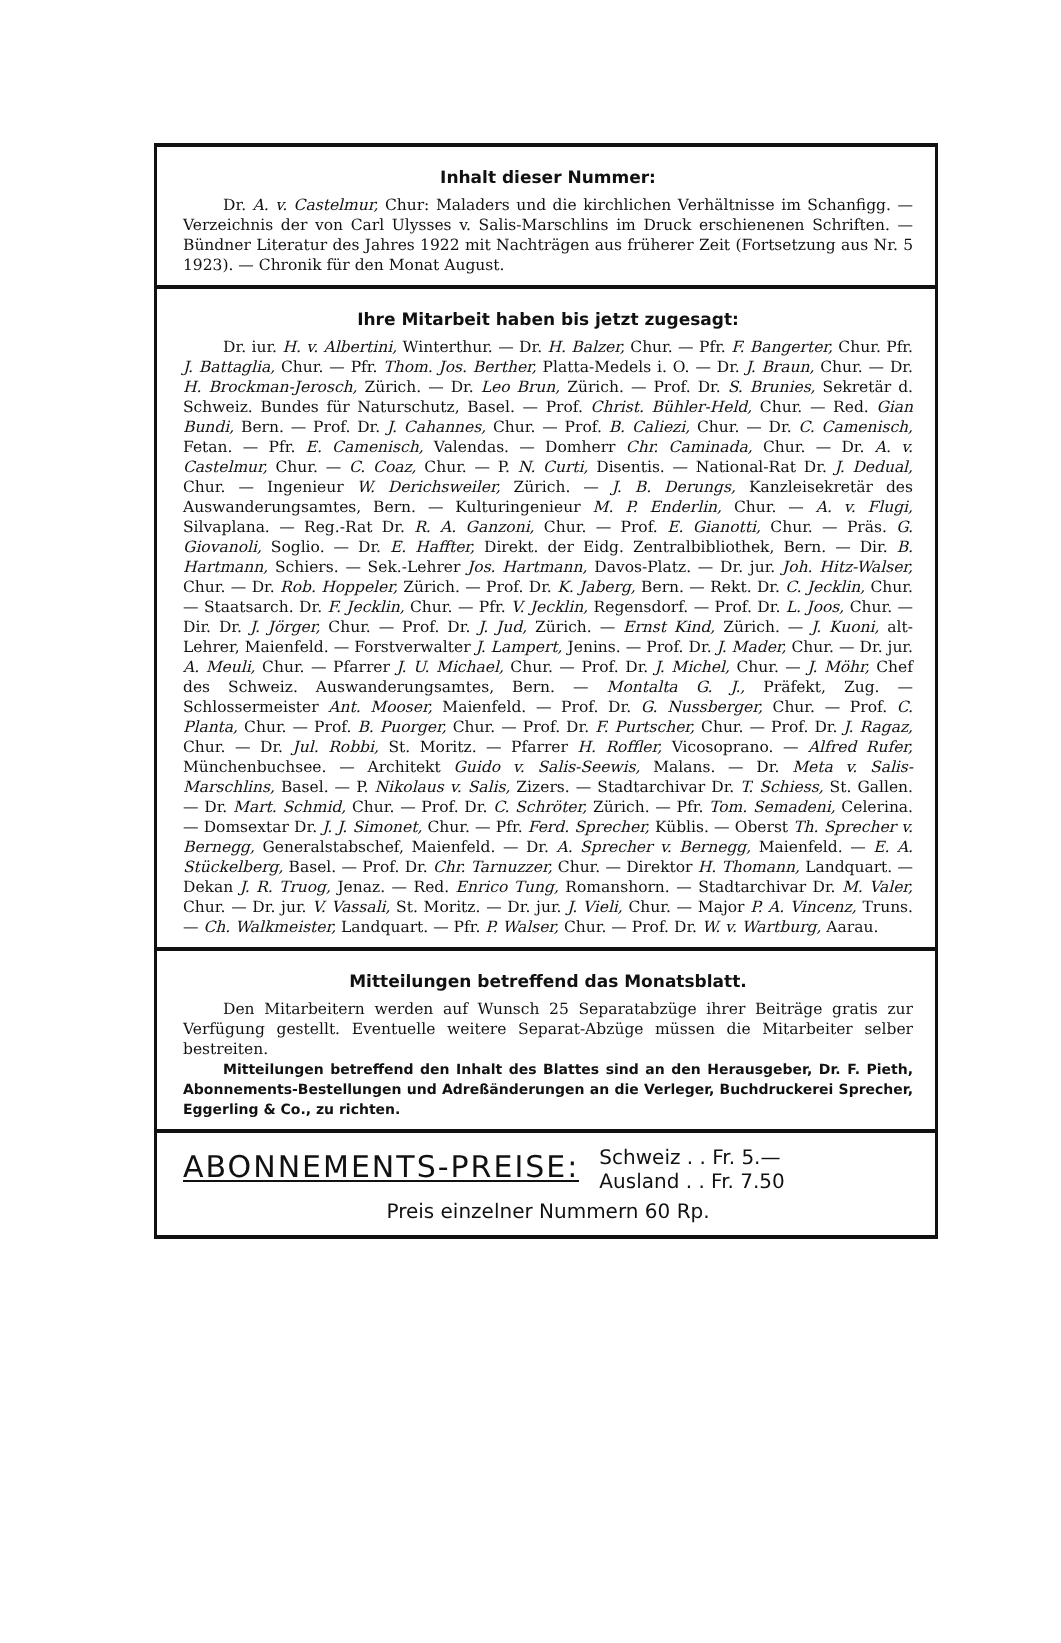Inhalt dieser Nummer:
Dr. A. v. Castelmur, Chur: Maladers und die kirchlichen Verhältnisse im Schanfigg. — Verzeichnis der von Carl Ulysses v. Salis-Marschlins im Druck erschienenen Schriften. — Bündner Literatur des Jahres 1922 mit Nachträgen aus früherer Zeit (Fortsetzung aus Nr. 5 1923). — Chronik für den Monat August.
Ihre Mitarbeit haben bis jetzt zugesagt:
Dr. iur. H. v. Albertini, Winterthur. — Dr. H. Balzer, Chur. — Pfr. F. Bangerter, Chur. Pfr. J. Battaglia, Chur. — Pfr. Thom. Jos. Berther, Platta-Medels i. O. — Dr. J. Braun, Chur. — Dr. H. Brockman-Jerosch, Zürich. — Dr. Leo Brun, Zürich. — Prof. Dr. S. Brunies, Sekretär d. Schweiz. Bundes für Naturschutz, Basel. — Prof. Christ. Bühler-Held, Chur. — Red. Gian Bundi, Bern. — Prof. Dr. J. Cahannes, Chur. — Prof. B. Caliezi, Chur. — Dr. C. Camenisch, Fetan. — Pfr. E. Camenisch, Valendas. — Domherr Chr. Caminada, Chur. — Dr. A. v. Castelmur, Chur. — C. Coaz, Chur. — P. N. Curti, Disentis. — National-Rat Dr. J. Dedual, Chur. — Ingenieur W. Derichsweiler, Zürich. — J. B. Derungs, Kanzleisekretär des Auswanderungsamtes, Bern. — Kulturingenieur M. P. Enderlin, Chur. — A. v. Flugi, Silvaplana. — Reg.-Rat Dr. R. A. Ganzoni, Chur. — Prof. E. Gianotti, Chur. — Präs. G. Giovanoli, Soglio. — Dr. E. Haffter, Direkt. der Eidg. Zentralbibliothek, Bern. — Dir. B. Hartmann, Schiers. — Sek.-Lehrer Jos. Hartmann, Davos-Platz. — Dr. jur. Joh. Hitz-Walser, Chur. — Dr. Rob. Hoppeler, Zürich. — Prof. Dr. K. Jaberg, Bern. — Rekt. Dr. C. Jecklin, Chur. — Staatsarch. Dr. F. Jecklin, Chur. — Pfr. V. Jecklin, Regensdorf. — Prof. Dr. L. Joos, Chur. — Dir. Dr. J. Jörger, Chur. — Prof. Dr. J. Jud, Zürich. — Ernst Kind, Zürich. — J. Kuoni, alt-Lehrer, Maienfeld. — Forstverwalter J. Lampert, Jenins. — Prof. Dr. J. Mader, Chur. — Dr. jur. A. Meuli, Chur. — Pfarrer J. U. Michael, Chur. — Prof. Dr. J. Michel, Chur. — J. Möhr, Chef des Schweiz. Auswanderungsamtes, Bern. — Montalta G. J., Präfekt, Zug. — Schlossermeister Ant. Mooser, Maienfeld. — Prof. Dr. G. Nussberger, Chur. — Prof. C. Planta, Chur. — Prof. B. Puorger, Chur. — Prof. Dr. F. Purtscher, Chur. — Prof. Dr. J. Ragaz, Chur. — Dr. Jul. Robbi, St. Moritz. — Pfarrer H. Roffler, Vicosoprano. — Alfred Rufer, Münchenbuchsee. — Architekt Guido v. Salis-Seewis, Malans. — Dr. Meta v. Salis-Marschlins, Basel. — P. Nikolaus v. Salis, Zizers. — Stadtarchivar Dr. T. Schiess, St. Gallen. — Dr. Mart. Schmid, Chur. — Prof. Dr. C. Schröter, Zürich. — Pfr. Tom. Semadeni, Celerina. — Domsextar Dr. J. J. Simonet, Chur. — Pfr. Ferd. Sprecher, Küblis. — Oberst Th. Sprecher v. Bernegg, Generalstabschef, Maienfeld. — Dr. A. Sprecher v. Bernegg, Maienfeld. — E. A. Stückelberg, Basel. — Prof. Dr. Chr. Tarnuzzer, Chur. — Direktor H. Thomann, Landquart. — Dekan J. R. Truog, Jenaz. — Red. Enrico Tung, Romanshorn. — Stadtarchivar Dr. M. Valer, Chur. — Dr. jur. V. Vassali, St. Moritz. — Dr. jur. J. Vieli, Chur. — Major P. A. Vincenz, Truns. — Ch. Walkmeister, Landquart. — Pfr. P. Walser, Chur. — Prof. Dr. W. v. Wartburg, Aarau.
Mitteilungen betreffend das Monatsblatt.
Den Mitarbeitern werden auf Wunsch 25 Separatabzüge ihrer Beiträge gratis zur Verfügung gestellt. Eventuelle weitere Separat-Abzüge müssen die Mitarbeiter selber bestreiten.
Mitteilungen betreffend den Inhalt des Blattes sind an den Herausgeber, Dr. F. Pieth, Abonnements-Bestellungen und Adreßänderungen an die Verleger, Buchdruckerei Sprecher, Eggerling & Co., zu richten.
ABONNEMENTS-PREISE: Schweiz . . Fr. 5.—
Ausland . . Fr. 7.50
Preis einzelner Nummern 60 Rp.